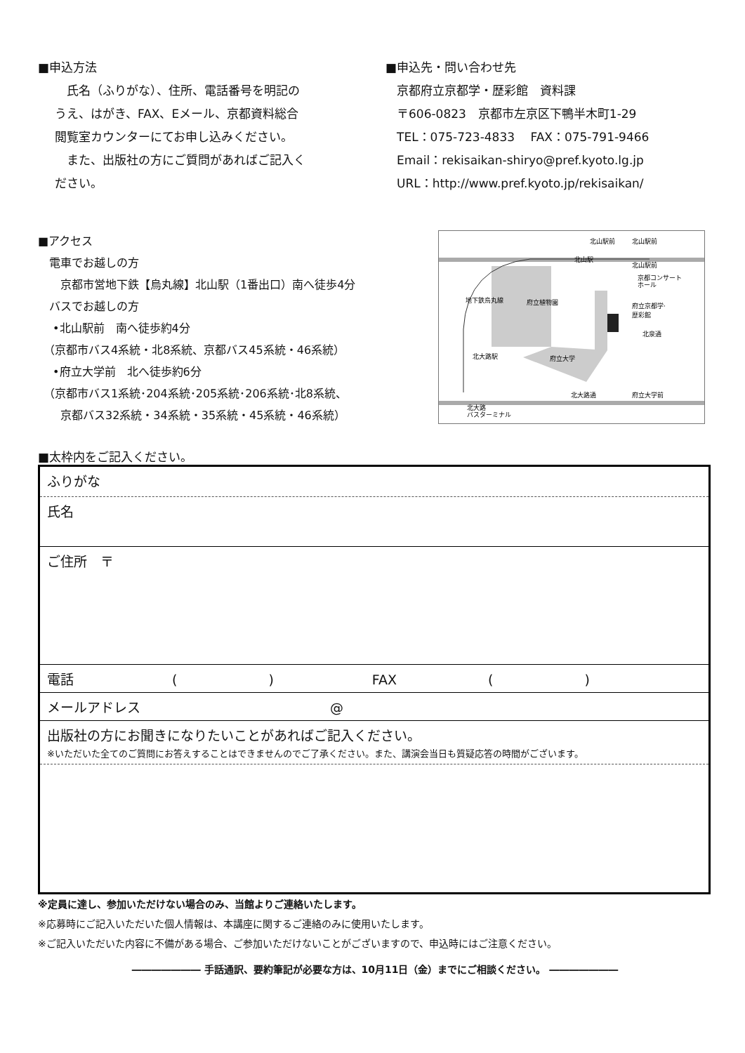■申込方法
　氏名（ふりがな）、住所、電話番号を明記の
うえ、はがき、FAX、Eメール、京都資料総合
閲覧室カウンターにてお申し込みください。
　また、出版社の方にご質問があればご記入く
ださい。
■申込先・問い合わせ先
京都府立京都学・歴彩館　資料課
〒606-0823　京都市左京区下鴨半木町1-29
TEL：075-723-4833　 FAX：075-791-9466
Email：rekisaikan-shiryo@pref.kyoto.lg.jp
URL：http://www.pref.kyoto.jp/rekisaikan/
■アクセス
　電車でお越しの方
　　京都市営地下鉄【烏丸線】北山駅（1番出口）南へ徒歩4分
　バスでお越しの方
　 •北山駅前　南へ徒歩約4分
　（京都市バス4系統・北8系統、京都バス45系統・46系統）
　 •府立大学前　北へ徒歩約6分
　（京都市バス1系統･204系統･205系統･206系統･北8系統、
　　京都バス32系統・34系統・35系統・45系統・46系統）
北山駅前
北山駅前
北山駅
北山駅前
京都コンサート
ホール
府立植物園
府立京都学·
歴彩館
北泉通
府立大学
北大路通
府立大学前
地下鉄烏丸線
北大路駅
北大路
バスターミナル
■太枠内をご記入ください。
| ふりがな |
| 氏名 |
| ご住所 〒 |
| 電話 ( ) FAX ( ) |
| メールアドレス @ |
| 出版社の方にお聞きになりたいことがあればご記入ください。 ※いただいた全てのご質問にお答えすることはできませんのでご了承ください。また、講演会当日も質疑応答の時間がございます。 |
※定員に達し、参加いただけない場合のみ、当館よりご連絡いたします。
※応募時にご記入いただいた個人情報は、本講座に関するご連絡のみに使用いたします。
※ご記入いただいた内容に不備がある場合、ご参加いただけないことがございますので、申込時にはご注意ください。
――――――― 手話通訳、要約筆記が必要な方は、10月11日（金）までにご相談ください。 ―――――――